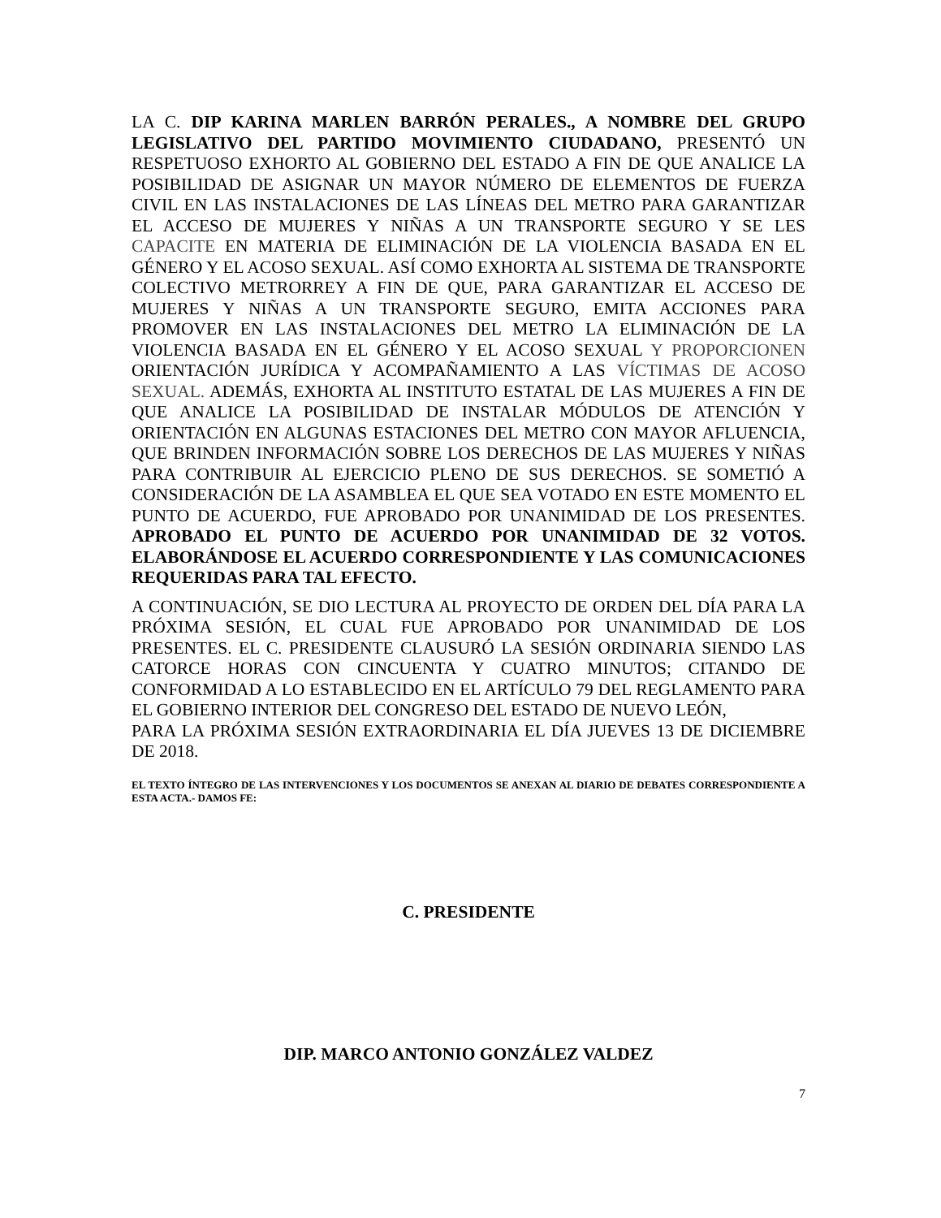LA C. DIP KARINA MARLEN BARRÓN PERALES., A NOMBRE DEL GRUPO LEGISLATIVO DEL PARTIDO MOVIMIENTO CIUDADANO, PRESENTÓ UN RESPETUOSO EXHORTO AL GOBIERNO DEL ESTADO A FIN DE QUE ANALICE LA POSIBILIDAD DE ASIGNAR UN MAYOR NÚMERO DE ELEMENTOS DE FUERZA CIVIL EN LAS INSTALACIONES DE LAS LÍNEAS DEL METRO PARA GARANTIZAR EL ACCESO DE MUJERES Y NIÑAS A UN TRANSPORTE SEGURO Y SE LES CAPACITE EN MATERIA DE ELIMINACIÓN DE LA VIOLENCIA BASADA EN EL GÉNERO Y EL ACOSO SEXUAL. ASÍ COMO EXHORTA AL SISTEMA DE TRANSPORTE COLECTIVO METRORREY A FIN DE QUE, PARA GARANTIZAR EL ACCESO DE MUJERES Y NIÑAS A UN TRANSPORTE SEGURO, EMITA ACCIONES PARA PROMOVER EN LAS INSTALACIONES DEL METRO LA ELIMINACIÓN DE LA VIOLENCIA BASADA EN EL GÉNERO Y EL ACOSO SEXUAL Y PROPORCIONEN ORIENTACIÓN JURÍDICA Y ACOMPAÑAMIENTO A LAS VÍCTIMAS DE ACOSO SEXUAL. ADEMÁS, EXHORTA AL INSTITUTO ESTATAL DE LAS MUJERES A FIN DE QUE ANALICE LA POSIBILIDAD DE INSTALAR MÓDULOS DE ATENCIÓN Y ORIENTACIÓN EN ALGUNAS ESTACIONES DEL METRO CON MAYOR AFLUENCIA, QUE BRINDEN INFORMACIÓN SOBRE LOS DERECHOS DE LAS MUJERES Y NIÑAS PARA CONTRIBUIR AL EJERCICIO PLENO DE SUS DERECHOS. SE SOMETIÓ A CONSIDERACIÓN DE LA ASAMBLEA EL QUE SEA VOTADO EN ESTE MOMENTO EL PUNTO DE ACUERDO, FUE APROBADO POR UNANIMIDAD DE LOS PRESENTES. APROBADO EL PUNTO DE ACUERDO POR UNANIMIDAD DE 32 VOTOS. ELABORÁNDOSE EL ACUERDO CORRESPONDIENTE Y LAS COMUNICACIONES REQUERIDAS PARA TAL EFECTO.
A CONTINUACIÓN, SE DIO LECTURA AL PROYECTO DE ORDEN DEL DÍA PARA LA PRÓXIMA SESIÓN, EL CUAL FUE APROBADO POR UNANIMIDAD DE LOS PRESENTES. EL C. PRESIDENTE CLAUSURÓ LA SESIÓN ORDINARIA SIENDO LAS CATORCE HORAS CON CINCUENTA Y CUATRO MINUTOS; CITANDO DE CONFORMIDAD A LO ESTABLECIDO EN EL ARTÍCULO 79 DEL REGLAMENTO PARA EL GOBIERNO INTERIOR DEL CONGRESO DEL ESTADO DE NUEVO LEÓN,
PARA LA PRÓXIMA SESIÓN EXTRAORDINARIA EL DÍA JUEVES 13 DE DICIEMBRE DE 2018.
EL TEXTO ÍNTEGRO DE LAS INTERVENCIONES Y LOS DOCUMENTOS SE ANEXAN AL DIARIO DE DEBATES CORRESPONDIENTE A ESTA ACTA.- DAMOS FE:
C. PRESIDENTE
DIP. MARCO ANTONIO GONZÁLEZ VALDEZ
7